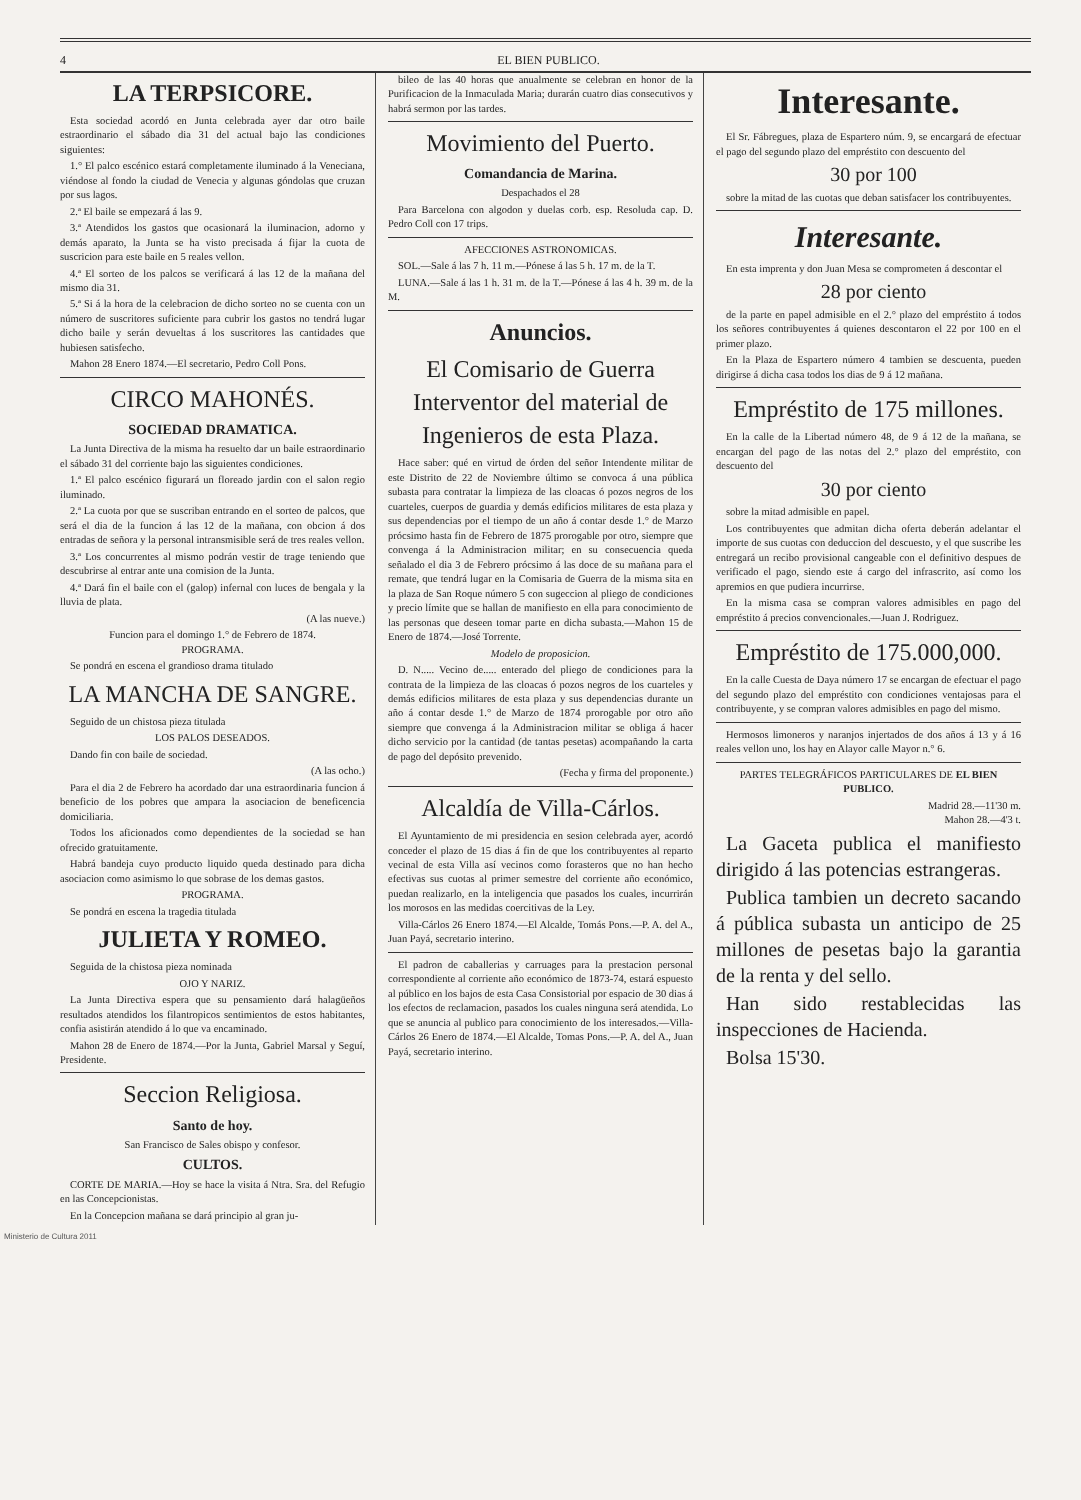4 EL BIEN PUBLICO.
LA TERPSICORE.
Esta sociedad acordó en Junta celebrada ayer dar otro baile estraordinario el sábado dia 31 del actual bajo las condiciones siguientes:
1.° El palco escénico estará completamente iluminado á la Veneciana, viéndose al fondo la ciudad de Venecia y algunas góndolas que cruzan por sus lagos.
2.ª El baile se empezará á las 9.
3.ª Atendidos los gastos que ocasionará la iluminacion, adorno y demás aparato, la Junta se ha visto precisada á fijar la cuota de suscricion para este baile en 5 reales vellon.
4.ª El sorteo de los palcos se verificará á las 12 de la mañana del mismo dia 31.
5.ª Si á la hora de la celebracion de dicho sorteo no se cuenta con un número de suscritores suficiente para cubrir los gastos no tendrá lugar dicho baile y serán devueltas á los suscritores las cantidades que hubiesen satisfecho.
Mahon 28 Enero 1874.—El secretario, Pedro Coll Pons.
CIRCO MAHONÉS.
SOCIEDAD DRAMATICA.
La Junta Directiva de la misma ha resuelto dar un baile estraordinario el sábado 31 del corriente bajo las siguientes condiciones.
1.ª El palco escénico figurará un floreado jardin con el salon regio iluminado.
2.ª La cuota por que se suscriban entrando en el sorteo de palcos, que será el dia de la funcion á las 12 de la mañana, con obcion á dos entradas de señora y la personal intransmisible será de tres reales vellon.
3.ª Los concurrentes al mismo podrán vestir de trage teniendo que descubrirse al entrar ante una comision de la Junta.
4.ª Dará fin el baile con el (galop) infernal con luces de bengala y la lluvia de plata.
(A las nueve.)
Funcion para el domingo 1.° de Febrero de 1874.
PROGRAMA.
Se pondrá en escena el grandioso drama titulado
LA MANCHA DE SANGRE.
Seguido de un chistosa pieza titulada
LOS PALOS DESEADOS.
Dando fin con baile de sociedad.
(A las ocho.)
Para el dia 2 de Febrero ha acordado dar una estraordinaria funcion á beneficio de los pobres que ampara la asociacion de beneficencia domiciliaria.
Todos los aficionados como dependientes de la sociedad se han ofrecido gratuitamente.
Habrá bandeja cuyo producto liquido queda destinado para dicha asociacion como asimismo lo que sobrase de los demas gastos.
PROGRAMA.
Se pondrá en escena la tragedia titulada
JULIETA Y ROMEO.
Seguida de la chistosa pieza nominada
OJO Y NARIZ.
La Junta Directiva espera que su pensamiento dará halagüeños resultados atendidos los filantropicos sentimientos de estos habitantes, confia asistirán atendido á lo que va encaminado.
Mahon 28 de Enero de 1874.—Por la Junta, Gabriel Marsal y Seguí, Presidente.
Seccion Religiosa.
Santo de hoy.
San Francisco de Sales obispo y confesor.
CULTOS.
CORTE DE MARIA.—Hoy se hace la visita á Ntra. Sra. del Refugio en las Concepcionistas.
En la Concepcion mañana se dará principio al gran ju-
bileo de las 40 horas que anualmente se celebran en honor de la Purificacion de la Inmaculada Maria; durarán cuatro dias consecutivos y habrá sermon por las tardes.
Movimiento del Puerto.
Comandancia de Marina.
Despachados el 28
Para Barcelona con algodon y duelas corb. esp. Resoluda cap. D. Pedro Coll con 17 trips.
AFECCIONES ASTRONOMICAS.
SOL.—Sale á las 7 h. 11 m.—Pónese á las 5 h. 17 m. de la T.
LUNA.—Sale á las 1 h. 31 m. de la T.—Pónese á las 4 h. 39 m. de la M.
Anuncios.
El Comisario de Guerra Interventor del material de Ingenieros de esta Plaza.
Hace saber: qué en virtud de órden del señor Intendente militar de este Distrito de 22 de Noviembre último se convoca á una pública subasta para contratar la limpieza de las cloacas ó pozos negros de los cuarteles, cuerpos de guardia y demás edificios militares de esta plaza y sus dependencias por el tiempo de un año á contar desde 1.° de Marzo prócsimo hasta fin de Febrero de 1875 prorogable por otro, siempre que convenga á la Administracion militar; en su consecuencia queda señalado el dia 3 de Febrero prócsimo á las doce de su mañana para el remate, que tendrá lugar en la Comisaria de Guerra de la misma sita en la plaza de San Roque número 5 con sugeccion al pliego de condiciones y precio límite que se hallan de manifiesto en ella para conocimiento de las personas que deseen tomar parte en dicha subasta.—Mahon 15 de Enero de 1874.—José Torrente.
Modelo de proposicion.
D. N..... Vecino de..... enterado del pliego de condiciones para la contrata de la limpieza de las cloacas ó pozos negros de los cuarteles y demás edificios militares de esta plaza y sus dependencias durante un año á contar desde 1.° de Marzo de 1874 prorogable por otro año siempre que convenga á la Administracion militar se obliga á hacer dicho servicio por la cantidad (de tantas pesetas) acompañando la carta de pago del depósito prevenido.
(Fecha y firma del proponente.)
Alcaldía de Villa-Cárlos.
El Ayuntamiento de mi presidencia en sesion celebrada ayer, acordó conceder el plazo de 15 dias á fin de que los contribuyentes al reparto vecinal de esta Villa así vecinos como forasteros que no han hecho efectivas sus cuotas al primer semestre del corriente año económico, puedan realizarlo, en la inteligencia que pasados los cuales, incurrirán los morosos en las medidas coercitivas de la Ley.
Villa-Cárlos 26 Enero 1874.—El Alcalde, Tomás Pons.—P. A. del A., Juan Payá, secretario interino.
El padron de caballerias y carruages para la prestacion personal correspondiente al corriente año económico de 1873-74, estará espuesto al público en los bajos de esta Casa Consistorial por espacio de 30 dias á los efectos de reclamacion, pasados los cuales ninguna será atendida. Lo que se anuncia al publico para conocimiento de los interesados.—Villa-Cárlos 26 Enero de 1874.—El Alcalde, Tomas Pons.—P. A. del A., Juan Payá, secretario interino.
Interesante.
El Sr. Fábregues, plaza de Espartero núm. 9, se encargará de efectuar el pago del segundo plazo del empréstito con descuento del
30 por 100
sobre la mitad de las cuotas que deban satisfacer los contribuyentes.
Interesante.
En esta imprenta y don Juan Mesa se comprometen á descontar el
28 por ciento
de la parte en papel admisible en el 2.° plazo del empréstito á todos los señores contribuyentes á quienes descontaron el 22 por 100 en el primer plazo.
En la Plaza de Espartero número 4 tambien se descuenta, pueden dirigirse á dicha casa todos los dias de 9 á 12 mañana.
Empréstito de 175 millones.
En la calle de la Libertad número 48, de 9 á 12 de la mañana, se encargan del pago de las notas del 2.° plazo del empréstito, con descuento del
30 por ciento
sobre la mitad admisible en papel.
Los contribuyentes que admitan dicha oferta deberán adelantar el importe de sus cuotas con deduccion del descuesto, y el que suscribe les entregará un recibo provisional cangeable con el definitivo despues de verificado el pago, siendo este á cargo del infrascrito, así como los apremios en que pudiera incurrirse.
En la misma casa se compran valores admisibles en pago del empréstito á precios convencionales.—Juan J. Rodriguez.
Empréstito de 175.000,000.
En la calle Cuesta de Daya número 17 se encargan de efectuar el pago del segundo plazo del empréstito con condiciones ventajosas para el contribuyente, y se compran valores admisibles en pago del mismo.
Hermosos limoneros y naranjos injertados de dos años á 13 y á 16 reales vellon uno, los hay en Alayor calle Mayor n.° 6.
PARTES TELEGRÁFICOS PARTICULARES DE EL BIEN PUBLICO.
Madrid 28.—11'30 m.
Mahon 28.—4'3 t.
La Gaceta publica el manifiesto dirigido á las potencias estrangeras.
Publica tambien un decreto sacando á pública subasta un anticipo de 25 millones de pesetas bajo la garantia de la renta y del sello.
Han sido restablecidas las inspecciones de Hacienda.
Bolsa 15'30.
Ministerio de Cultura 2011